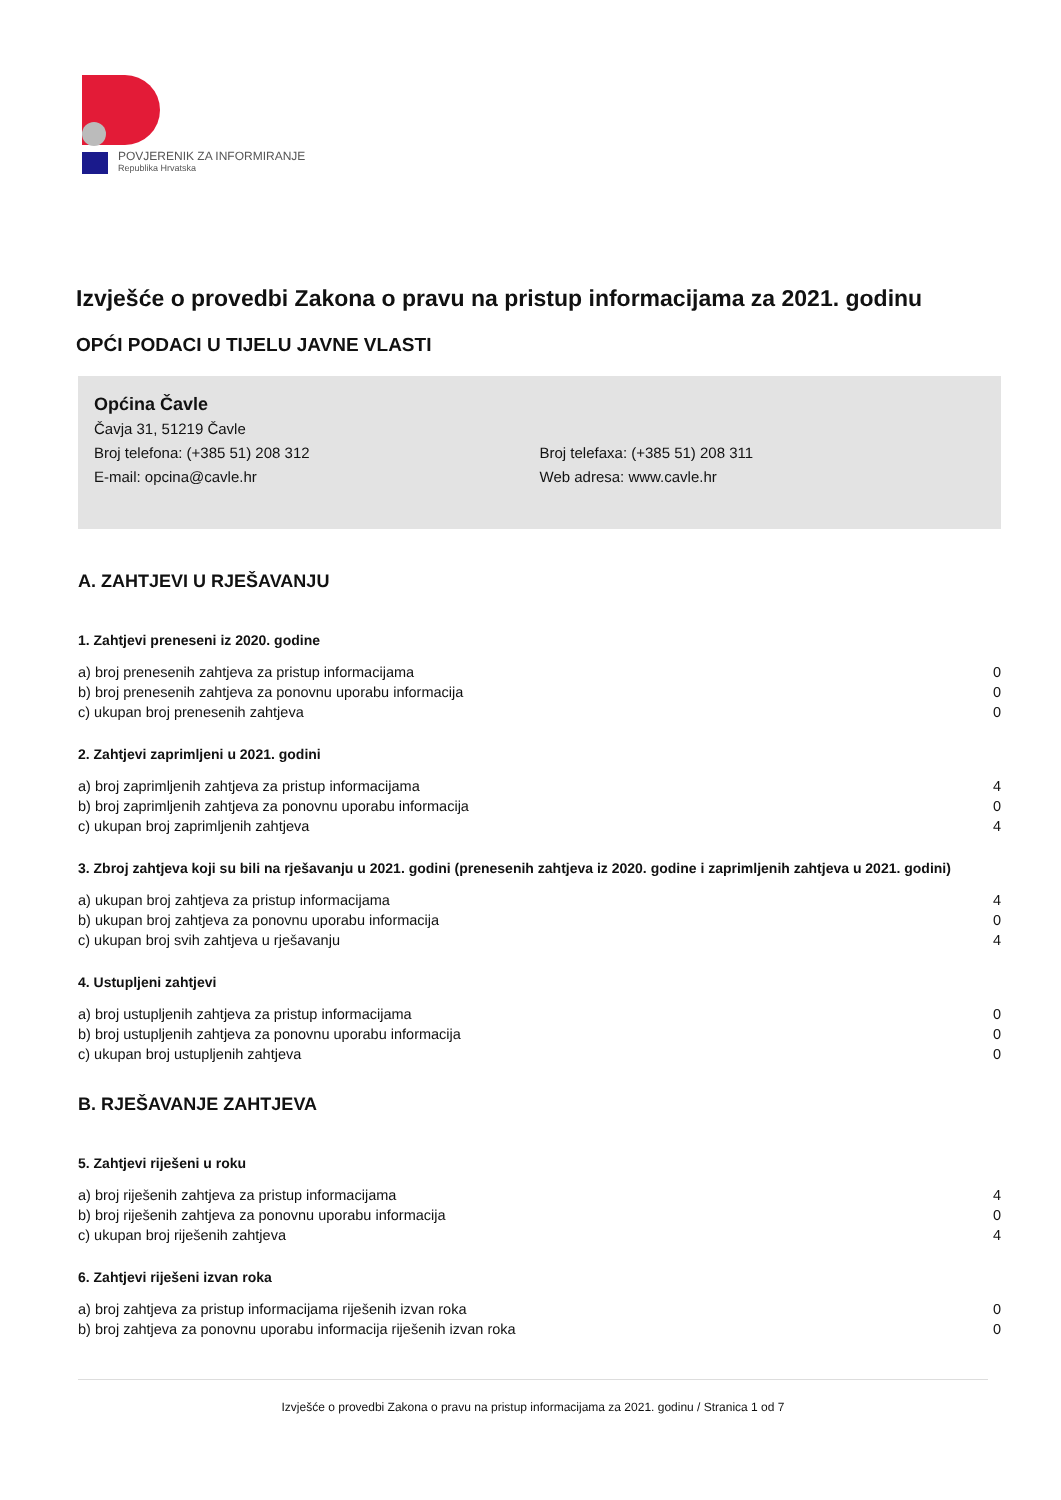POVJERENIK ZA INFORMIRANJE
Republika Hrvatska
Izvješće o provedbi Zakona o pravu na pristup informacijama za 2021. godinu
OPĆI PODACI U TIJELU JAVNE VLASTI
Općina Čavle
Čavja 31, 51219 Čavle
Broj telefona: (+385 51) 208 312 Broj telefaxa: (+385 51) 208 311
E-mail: opcina@cavle.hr Web adresa: www.cavle.hr
A. ZAHTJEVI U RJEŠAVANJU
1. Zahtjevi preneseni iz 2020. godine
| a) broj prenesenih zahtjeva za pristup informacijama | 0 |
| b) broj prenesenih zahtjeva za ponovnu uporabu informacija | 0 |
| c) ukupan broj prenesenih zahtjeva | 0 |
2. Zahtjevi zaprimljeni u 2021. godini
| a) broj zaprimljenih zahtjeva za pristup informacijama | 4 |
| b) broj zaprimljenih zahtjeva za ponovnu uporabu informacija | 0 |
| c) ukupan broj zaprimljenih zahtjeva | 4 |
3. Zbroj zahtjeva koji su bili na rješavanju u 2021. godini (prenesenih zahtjeva iz 2020. godine i zaprimljenih zahtjeva u 2021. godini)
| a) ukupan broj zahtjeva za pristup informacijama | 4 |
| b) ukupan broj zahtjeva za ponovnu uporabu informacija | 0 |
| c) ukupan broj svih zahtjeva u rješavanju | 4 |
4. Ustupljeni zahtjevi
| a) broj ustupljenih zahtjeva za pristup informacijama | 0 |
| b) broj ustupljenih zahtjeva za ponovnu uporabu informacija | 0 |
| c) ukupan broj ustupljenih zahtjeva | 0 |
B. RJEŠAVANJE ZAHTJEVA
5. Zahtjevi riješeni u roku
| a) broj riješenih zahtjeva za pristup informacijama | 4 |
| b) broj riješenih zahtjeva za ponovnu uporabu informacija | 0 |
| c) ukupan broj riješenih zahtjeva | 4 |
6. Zahtjevi riješeni izvan roka
| a) broj zahtjeva za pristup informacijama riješenih izvan roka | 0 |
| b) broj zahtjeva za ponovnu uporabu informacija riješenih izvan roka | 0 |
Izvješće o provedbi Zakona o pravu na pristup informacijama za 2021. godinu / Stranica 1 od 7